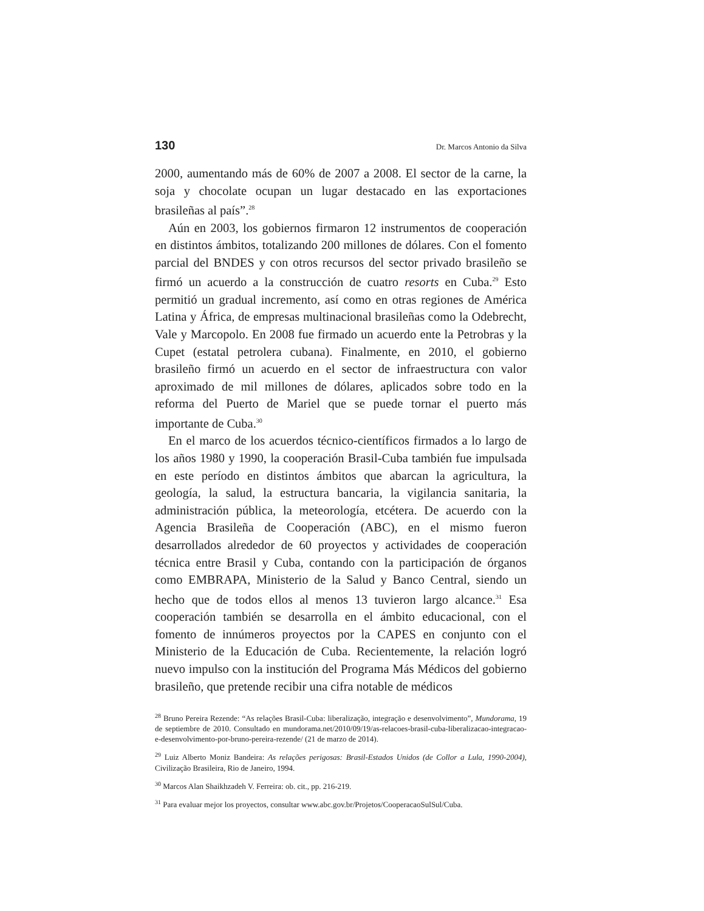130 Dr. Marcos Antonio da Silva
2000, aumentando más de 60% de 2007 a 2008. El sector de la carne, la soja y chocolate ocupan un lugar destacado en las exportaciones brasileñas al país”.<sup>28</sup>
Aún en 2003, los gobiernos firmaron 12 instrumentos de cooperación en distintos ámbitos, totalizando 200 millones de dólares. Con el fomento parcial del BNDES y con otros recursos del sector privado brasileño se firmó un acuerdo a la construcción de cuatro resorts en Cuba.<sup>29</sup> Esto permitió un gradual incremento, así como en otras regiones de América Latina y África, de empresas multinacional brasileñas como la Odebrecht, Vale y Marcopolo. En 2008 fue firmado un acuerdo ente la Petrobras y la Cupet (estatal petrolera cubana). Finalmente, en 2010, el gobierno brasileño firmó un acuerdo en el sector de infraestructura con valor aproximado de mil millones de dólares, aplicados sobre todo en la reforma del Puerto de Mariel que se puede tornar el puerto más importante de Cuba.<sup>30</sup>
En el marco de los acuerdos técnico-científicos firmados a lo largo de los años 1980 y 1990, la cooperación Brasil-Cuba también fue impulsada en este período en distintos ámbitos que abarcan la agricultura, la geología, la salud, la estructura bancaria, la vigilancia sanitaria, la administración pública, la meteorología, etcétera. De acuerdo con la Agencia Brasileña de Cooperación (ABC), en el mismo fueron desarrollados alrededor de 60 proyectos y actividades de cooperación técnica entre Brasil y Cuba, contando con la participación de órganos como EMBRAPA, Ministerio de la Salud y Banco Central, siendo un hecho que de todos ellos al menos 13 tuvieron largo alcance.<sup>31</sup> Esa cooperación también se desarrolla en el ámbito educacional, con el fomento de innúmeros proyectos por la CAPES en conjunto con el Ministerio de la Educación de Cuba. Recientemente, la relación logró nuevo impulso con la institución del Programa Más Médicos del gobierno brasileño, que pretende recibir una cifra notable de médicos
<sup>28</sup> Bruno Pereira Rezende: “As relações Brasil-Cuba: liberalização, integração e desenvolvimento”, Mundorama, 19 de septiembre de 2010. Consultado en mundorama.net/2010/09/19/as-relacoes-brasil-cuba-liberalizacao-integracao-e-desenvolvimento-por-bruno-pereira-rezende/ (21 de marzo de 2014).
<sup>29</sup> Luiz Alberto Moniz Bandeira: As relações perigosas: Brasil-Estados Unidos (de Collor a Lula, 1990-2004), Civilização Brasileira, Rio de Janeiro, 1994.
<sup>30</sup> Marcos Alan Shaikhzadeh V. Ferreira: ob. cit., pp. 216-219.
<sup>31</sup> Para evaluar mejor los proyectos, consultar www.abc.gov.br/Projetos/CooperacaoSulSul/Cuba.